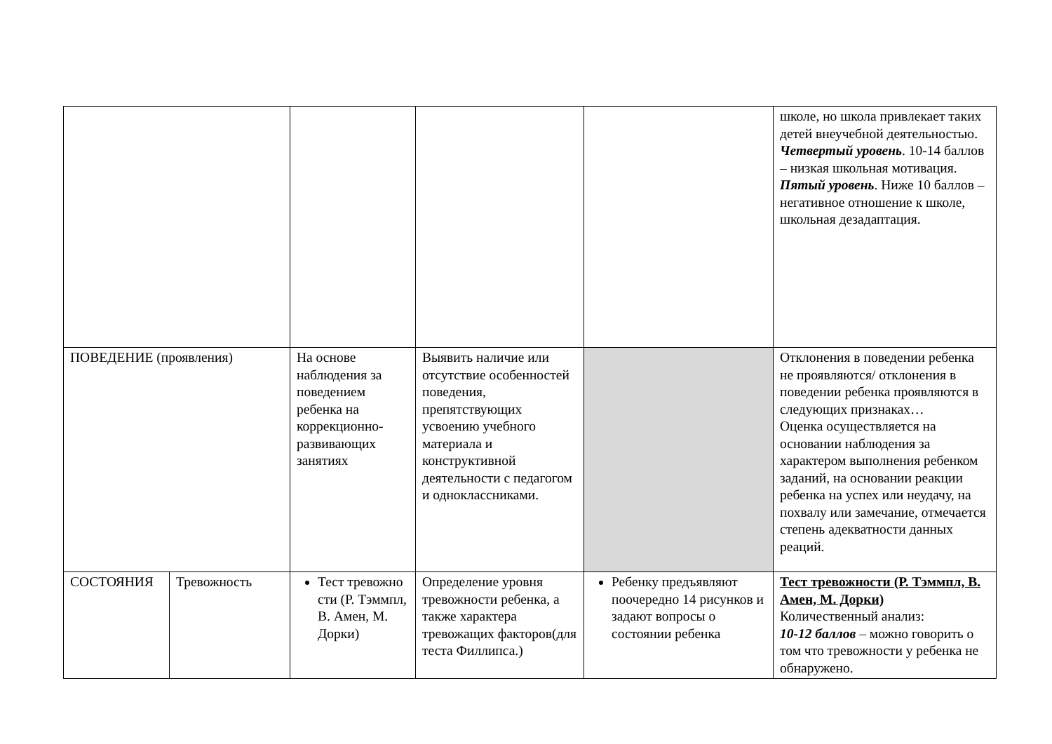| | | | | | школе, но школа привлекает таких детей внеучебной деятельностью. Четвертый уровень . 10-14 баллов – низкая школьная мотивация. Пятый уровень . Ниже 10 баллов – негативное отношение к школе, школьная дезадаптация. |
| ПОВЕДЕНИЕ (проявления) | | На основе наблюдения за поведением ребенка на коррекционно-развивающих занятиях | Выявить наличие или отсутствие особенностей поведения, препятствующих усвоению учебного материала и конструктивной деятельности с педагогом и одноклассниками. | | Отклонения в поведении ребенка не проявляются/ отклонения в поведении ребенка проявляются в следующих признаках… Оценка осуществляется на основании наблюдения за характером выполнения ребенком заданий, на основании реакции ребенка на успех или неудачу, на похвалу или замечание, отмечается степень адекватности данных реаций. |
| СОСТОЯНИЯ | Тревожность | Тест тревожно сти (Р. Тэммпл, В. Амен, М. Дорки) | Определение уровня тревожности ребенка, а также характера тревожащих факторов(для теста Филлипса.) | Ребенку предъявляют поочередно 14 рисунков и задают вопросы о состоянии ребенка | Тест тревожности (Р. Тэммпл, В. Амен, М. Дорки) Количественный анализ: 10-12 баллов – можно говорить о том что тревожности у ребенка не обнаружено. |